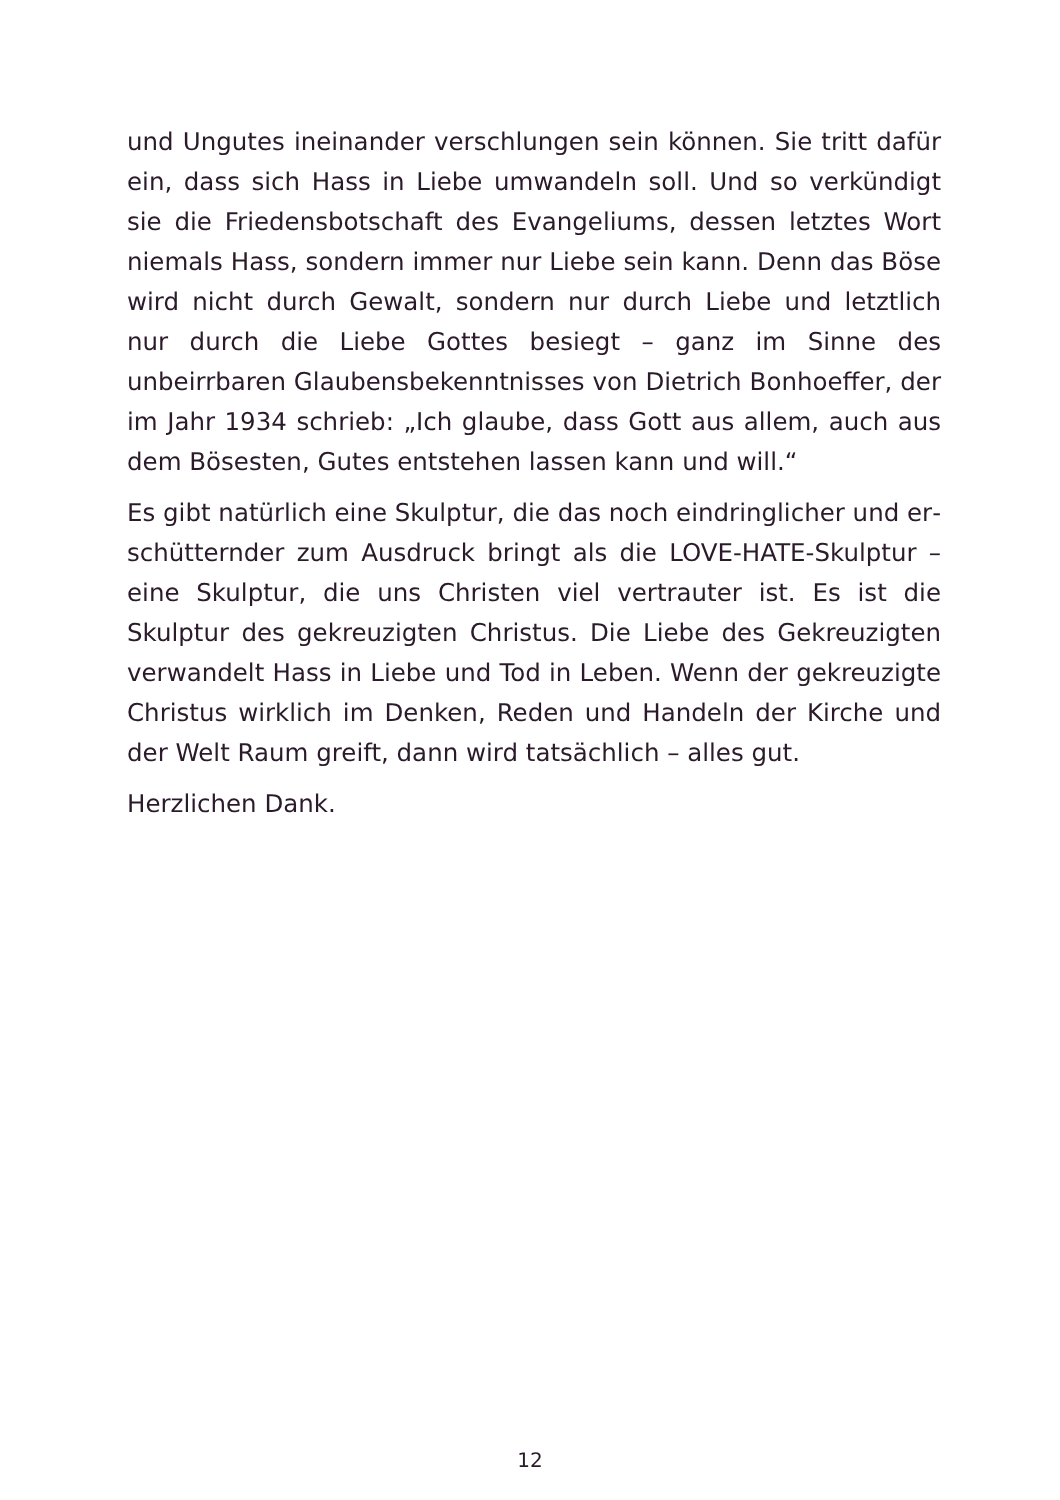und Ungutes ineinander verschlungen sein können. Sie tritt dafür ein, dass sich Hass in Liebe umwandeln soll. Und so verkündigt sie die Frie­densbotschaft des Evangeliums, dessen letztes Wort niemals Hass, son­dern immer nur Liebe sein kann. Denn das Böse wird nicht durch Ge­walt, sondern nur durch Liebe und letztlich nur durch die Liebe Gottes besiegt – ganz im Sinne des unbeirrbaren Glaubensbekenntnisses von Dietrich Bonhoeffer, der im Jahr 1934 schrieb: „Ich glaube, dass Gott aus allem, auch aus dem Bösesten, Gutes entstehen lassen kann und will.“
Es gibt natürlich eine Skulptur, die das noch eindringlicher und er­schütternder zum Ausdruck bringt als die LOVE-HATE-Skulptur – eine Skulptur, die uns Christen viel vertrauter ist. Es ist die Skulptur des ge­kreuzigten Christus. Die Liebe des Gekreuzigten verwandelt Hass in Liebe und Tod in Leben. Wenn der gekreuzigte Christus wirklich im Denken, Reden und Handeln der Kirche und der Welt Raum greift, dann wird tatsächlich – alles gut.
Herzlichen Dank.
12